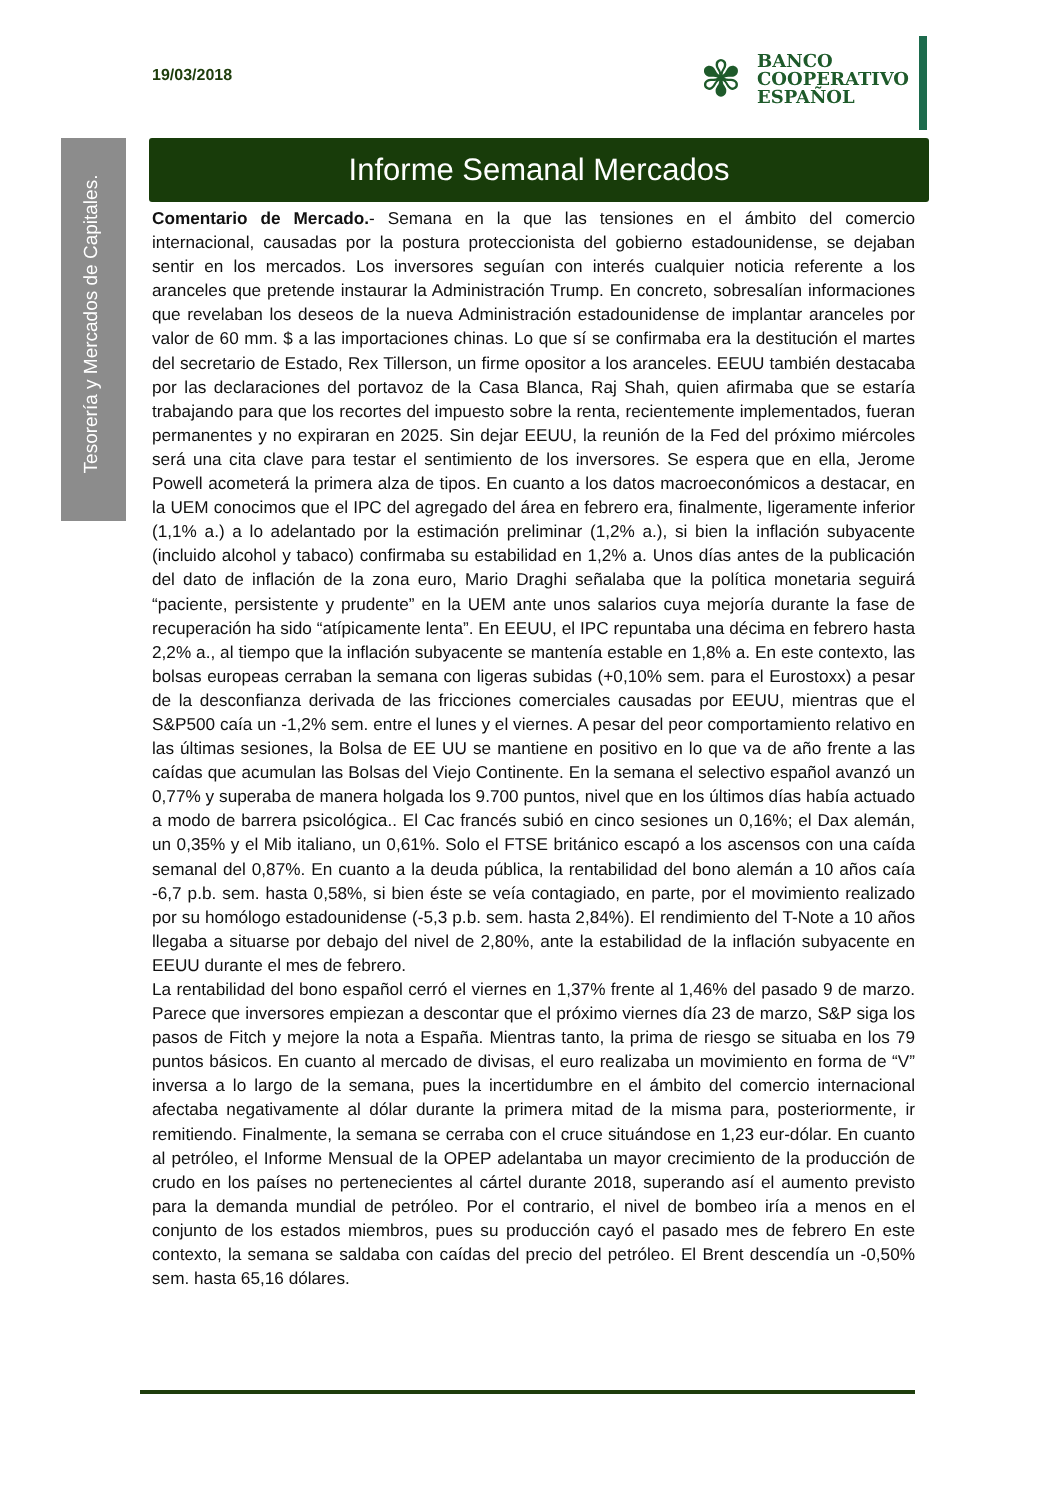19/03/2018
✾
BANCO
COOPERATIVO
ESPAÑOL
Tesorería y Mercados de Capitales.
Informe Semanal Mercados
Comentario de Mercado.- Semana en la que las tensiones en el ámbito del comercio internacional, causadas por la postura proteccionista del gobierno estadounidense, se dejaban sentir en los mercados. Los inversores seguían con interés cualquier noticia referente a los aranceles que pretende instaurar la Administración Trump. En concreto, sobresalían informaciones que revelaban los deseos de la nueva Administración estadounidense de implantar aranceles por valor de 60 mm. $ a las importaciones chinas. Lo que sí se confirmaba era la destitución el martes del secretario de Estado, Rex Tillerson, un firme opositor a los aranceles. EEUU también destacaba por las declaraciones del portavoz de la Casa Blanca, Raj Shah, quien afirmaba que se estaría trabajando para que los recortes del impuesto sobre la renta, recientemente implementados, fueran permanentes y no expiraran en 2025. Sin dejar EEUU, la reunión de la Fed del próximo miércoles será una cita clave para testar el sentimiento de los inversores. Se espera que en ella, Jerome Powell acometerá la primera alza de tipos. En cuanto a los datos macroeconómicos a destacar, en la UEM conocimos que el IPC del agregado del área en febrero era, finalmente, ligeramente inferior (1,1% a.) a lo adelantado por la estimación preliminar (1,2% a.), si bien la inflación subyacente (incluido alcohol y tabaco) confirmaba su estabilidad en 1,2% a. Unos días antes de la publicación del dato de inflación de la zona euro, Mario Draghi señalaba que la política monetaria seguirá “paciente, persistente y prudente” en la UEM ante unos salarios cuya mejoría durante la fase de recuperación ha sido “atípicamente lenta”. En EEUU, el IPC repuntaba una décima en febrero hasta 2,2% a., al tiempo que la inflación subyacente se mantenía estable en 1,8% a. En este contexto, las bolsas europeas cerraban la semana con ligeras subidas (+0,10% sem. para el Eurostoxx) a pesar de la desconfianza derivada de las fricciones comerciales causadas por EEUU, mientras que el S&P500 caía un -1,2% sem. entre el lunes y el viernes. A pesar del peor comportamiento relativo en las últimas sesiones, la Bolsa de EE UU se mantiene en positivo en lo que va de año frente a las caídas que acumulan las Bolsas del Viejo Continente. En la semana el selectivo español avanzó un 0,77% y superaba de manera holgada los 9.700 puntos, nivel que en los últimos días había actuado a modo de barrera psicológica.. El Cac francés subió en cinco sesiones un 0,16%; el Dax alemán, un 0,35% y el Mib italiano, un 0,61%. Solo el FTSE británico escapó a los ascensos con una caída semanal del 0,87%. En cuanto a la deuda pública, la rentabilidad del bono alemán a 10 años caía -6,7 p.b. sem. hasta 0,58%, si bien éste se veía contagiado, en parte, por el movimiento realizado por su homólogo estadounidense (-5,3 p.b. sem. hasta 2,84%). El rendimiento del T-Note a 10 años llegaba a situarse por debajo del nivel de 2,80%, ante la estabilidad de la inflación subyacente en EEUU durante el mes de febrero.
La rentabilidad del bono español cerró el viernes en 1,37% frente al 1,46% del pasado 9 de marzo. Parece que inversores empiezan a descontar que el próximo viernes día 23 de marzo, S&P siga los pasos de Fitch y mejore la nota a España. Mientras tanto, la prima de riesgo se situaba en los 79 puntos básicos. En cuanto al mercado de divisas, el euro realizaba un movimiento en forma de “V” inversa a lo largo de la semana, pues la incertidumbre en el ámbito del comercio internacional afectaba negativamente al dólar durante la primera mitad de la misma para, posteriormente, ir remitiendo. Finalmente, la semana se cerraba con el cruce situándose en 1,23 eur-dólar. En cuanto al petróleo, el Informe Mensual de la OPEP adelantaba un mayor crecimiento de la producción de crudo en los países no pertenecientes al cártel durante 2018, superando así el aumento previsto para la demanda mundial de petróleo. Por el contrario, el nivel de bombeo iría a menos en el conjunto de los estados miembros, pues su producción cayó el pasado mes de febrero En este contexto, la semana se saldaba con caídas del precio del petróleo. El Brent descendía un -0,50% sem. hasta 65,16 dólares.